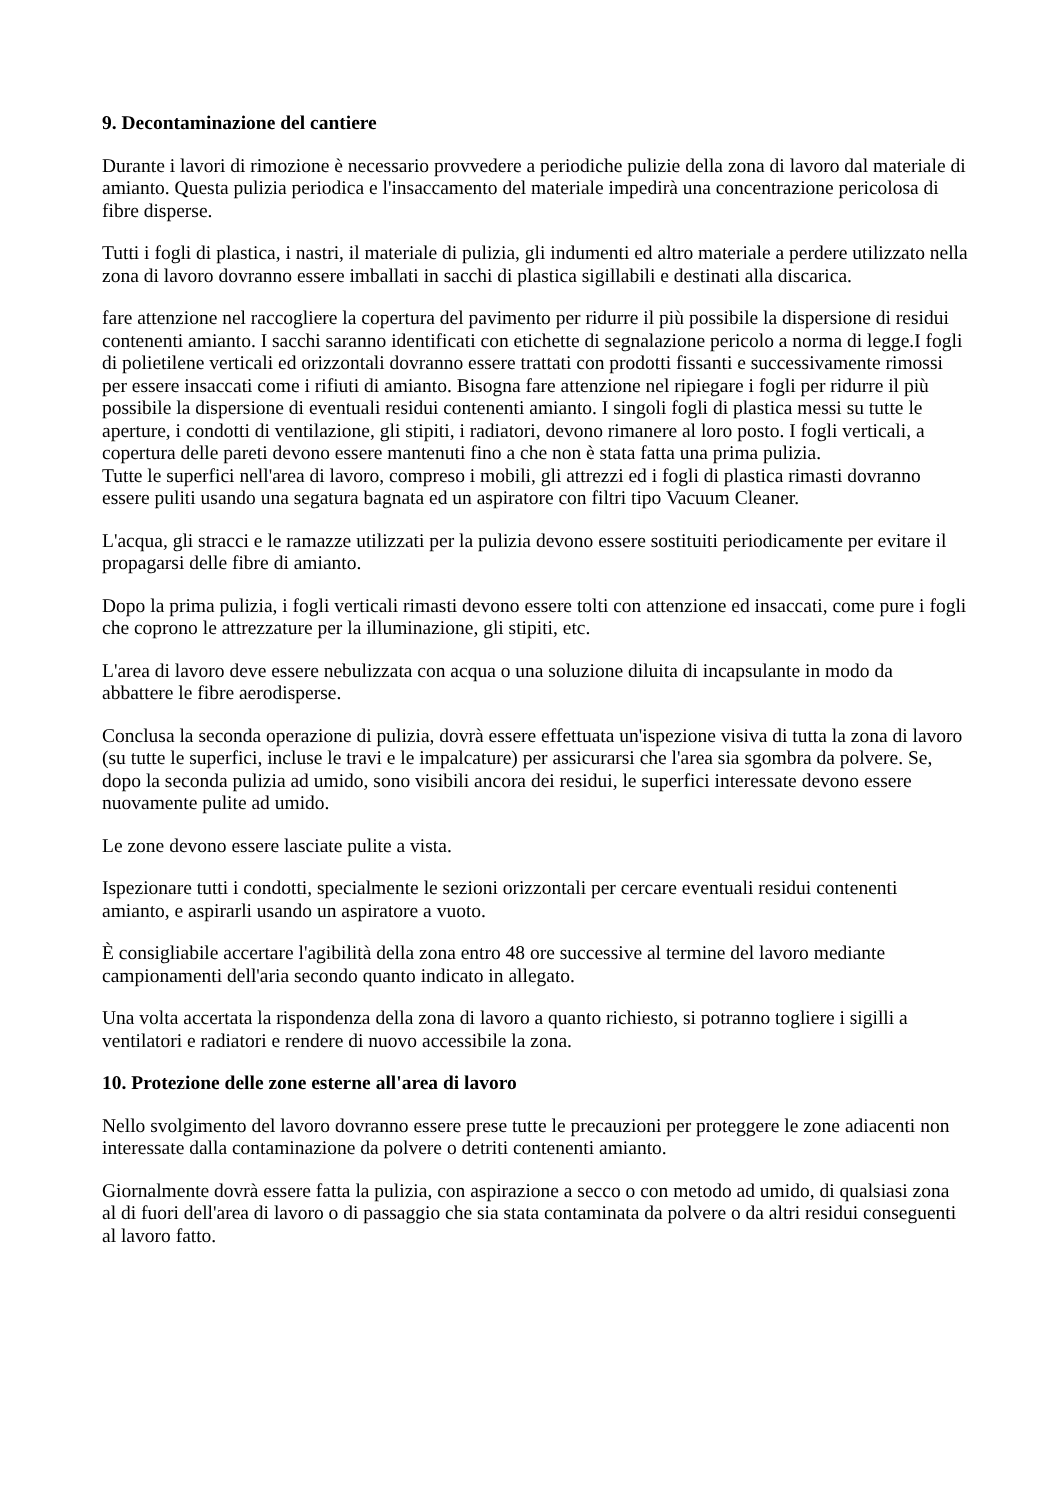9. Decontaminazione del cantiere
Durante i lavori di rimozione è necessario provvedere a periodiche pulizie della zona di lavoro dal materiale di amianto. Questa pulizia periodica e l'insaccamento del materiale impedirà una concentrazione pericolosa di fibre disperse.
Tutti i fogli di plastica, i nastri, il materiale di pulizia, gli indumenti ed altro materiale a perdere utilizzato nella zona di lavoro dovranno essere imballati in sacchi di plastica sigillabili e destinati alla discarica.
fare attenzione nel raccogliere la copertura del pavimento per ridurre il più possibile la dispersione di residui contenenti amianto. I sacchi saranno identificati con etichette di segnalazione pericolo a norma di legge.I fogli di polietilene verticali ed orizzontali dovranno essere trattati con prodotti fissanti e successivamente rimossi per essere insaccati come i rifiuti di amianto. Bisogna fare attenzione nel ripiegare i fogli per ridurre il più possibile la dispersione di eventuali residui contenenti amianto. I singoli fogli di plastica messi su tutte le aperture, i condotti di ventilazione, gli stipiti, i radiatori, devono rimanere al loro posto. I fogli verticali, a copertura delle pareti devono essere mantenuti fino a che non è stata fatta una prima pulizia.
Tutte le superfici nell'area di lavoro, compreso i mobili, gli attrezzi ed i fogli di plastica rimasti dovranno essere puliti usando una segatura bagnata ed un aspiratore con filtri tipo Vacuum Cleaner.
L'acqua, gli stracci e le ramazze utilizzati per la pulizia devono essere sostituiti periodicamente per evitare il propagarsi delle fibre di amianto.
Dopo la prima pulizia, i fogli verticali rimasti devono essere tolti con attenzione ed insaccati, come pure i fogli che coprono le attrezzature per la illuminazione, gli stipiti, etc.
L'area di lavoro deve essere nebulizzata con acqua o una soluzione diluita di incapsulante in modo da abbattere le fibre aerodisperse.
Conclusa la seconda operazione di pulizia, dovrà essere effettuata un'ispezione visiva di tutta la zona di lavoro (su tutte le superfici, incluse le travi e le impalcature) per assicurarsi che l'area sia sgombra da polvere. Se, dopo la seconda pulizia ad umido, sono visibili ancora dei residui, le superfici interessate devono essere nuovamente pulite ad umido.
Le zone devono essere lasciate pulite a vista.
Ispezionare tutti i condotti, specialmente le sezioni orizzontali per cercare eventuali residui contenenti amianto, e aspirarli usando un aspiratore a vuoto.
È consigliabile accertare l'agibilità della zona entro 48 ore successive al termine del lavoro mediante campionamenti dell'aria secondo quanto indicato in allegato.
Una volta accertata la rispondenza della zona di lavoro a quanto richiesto, si potranno togliere i sigilli a ventilatori e radiatori e rendere di nuovo accessibile la zona.
10. Protezione delle zone esterne all'area di lavoro
Nello svolgimento del lavoro dovranno essere prese tutte le precauzioni per proteggere le zone adiacenti non interessate dalla contaminazione da polvere o detriti contenenti amianto.
Giornalmente dovrà essere fatta la pulizia, con aspirazione a secco o con metodo ad umido, di qualsiasi zona al di fuori dell'area di lavoro o di passaggio che sia stata contaminata da polvere o da altri residui conseguenti al lavoro fatto.